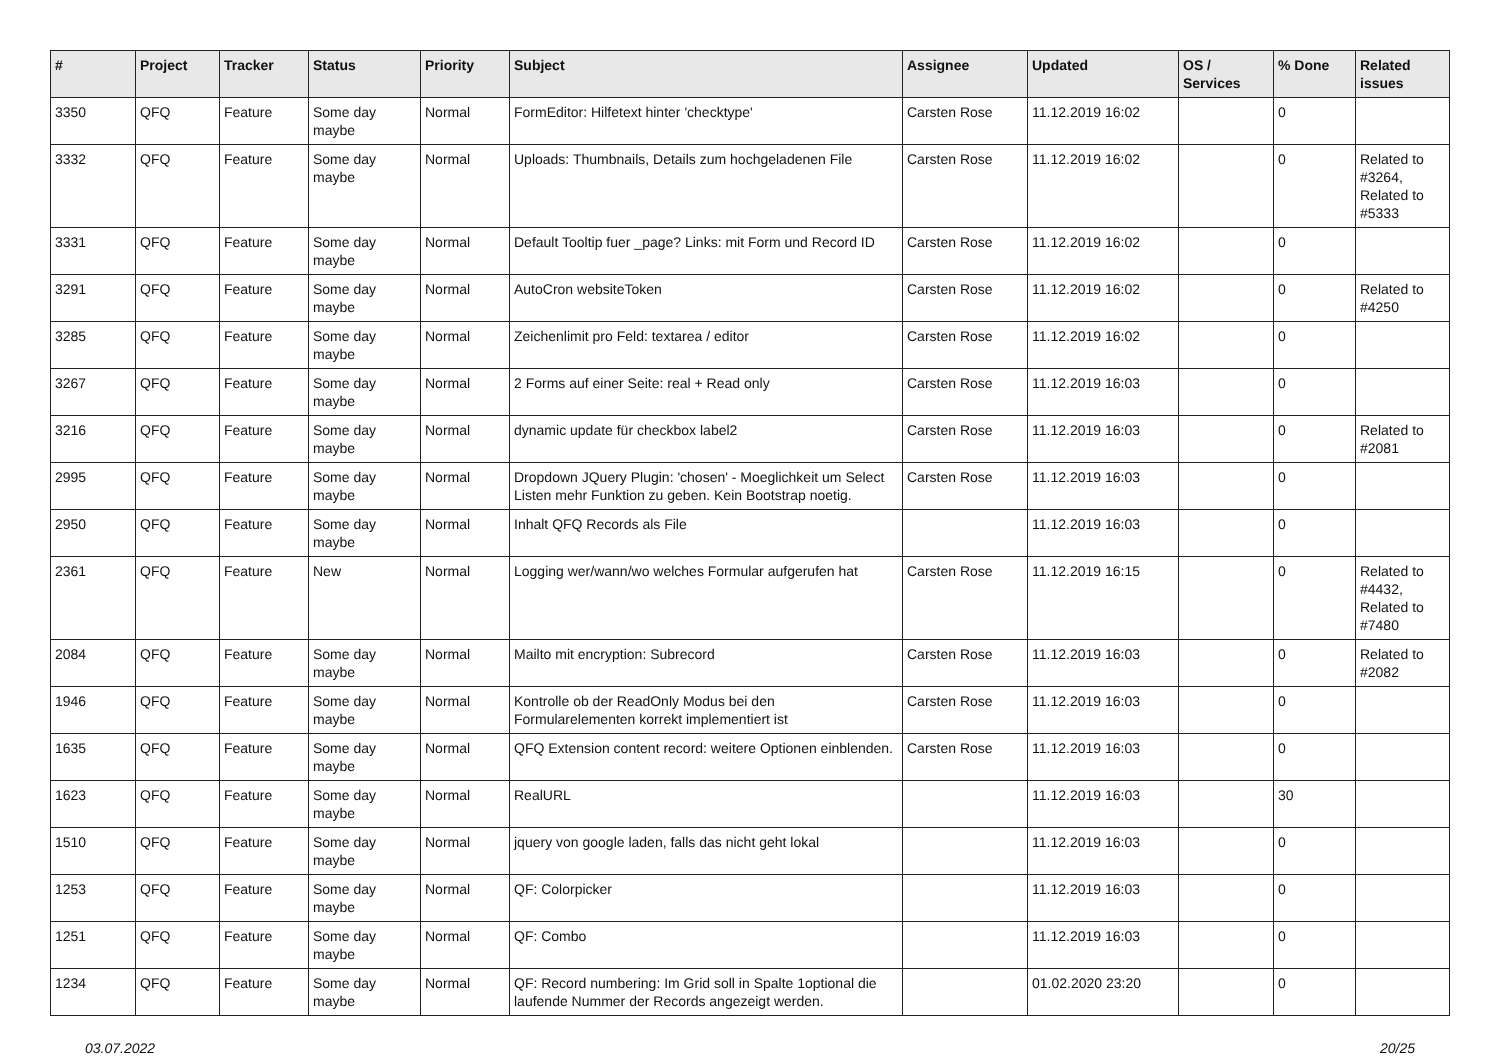| # | Project | Tracker | Status | Priority | Subject | Assignee | Updated | OS / Services | % Done | Related issues |
| --- | --- | --- | --- | --- | --- | --- | --- | --- | --- | --- |
| 3350 | QFQ | Feature | Some day maybe | Normal | FormEditor: Hilfetext hinter 'checktype' | Carsten Rose | 11.12.2019 16:02 | | 0 | |
| 3332 | QFQ | Feature | Some day maybe | Normal | Uploads: Thumbnails, Details zum hochgeladenen File | Carsten Rose | 11.12.2019 16:02 | | 0 | Related to #3264, Related to #5333 |
| 3331 | QFQ | Feature | Some day maybe | Normal | Default Tooltip fuer _page? Links: mit Form und Record ID | Carsten Rose | 11.12.2019 16:02 | | 0 | |
| 3291 | QFQ | Feature | Some day maybe | Normal | AutoCron websiteToken | Carsten Rose | 11.12.2019 16:02 | | 0 | Related to #4250 |
| 3285 | QFQ | Feature | Some day maybe | Normal | Zeichenlimit pro Feld: textarea / editor | Carsten Rose | 11.12.2019 16:02 | | 0 | |
| 3267 | QFQ | Feature | Some day maybe | Normal | 2 Forms auf einer Seite: real + Read only | Carsten Rose | 11.12.2019 16:03 | | 0 | |
| 3216 | QFQ | Feature | Some day maybe | Normal | dynamic update für checkbox label2 | Carsten Rose | 11.12.2019 16:03 | | 0 | Related to #2081 |
| 2995 | QFQ | Feature | Some day maybe | Normal | Dropdown JQuery Plugin: 'chosen' - Moeglichkeit um Select Listen mehr Funktion zu geben. Kein Bootstrap noetig. | Carsten Rose | 11.12.2019 16:03 | | 0 | |
| 2950 | QFQ | Feature | Some day maybe | Normal | Inhalt QFQ Records als File | | 11.12.2019 16:03 | | 0 | |
| 2361 | QFQ | Feature | New | Normal | Logging wer/wann/wo welches Formular aufgerufen hat | Carsten Rose | 11.12.2019 16:15 | | 0 | Related to #4432, Related to #7480 |
| 2084 | QFQ | Feature | Some day maybe | Normal | Mailto mit encryption: Subrecord | Carsten Rose | 11.12.2019 16:03 | | 0 | Related to #2082 |
| 1946 | QFQ | Feature | Some day maybe | Normal | Kontrolle ob der ReadOnly Modus bei den Formularelementen korrekt implementiert ist | Carsten Rose | 11.12.2019 16:03 | | 0 | |
| 1635 | QFQ | Feature | Some day maybe | Normal | QFQ Extension content record: weitere Optionen einblenden. | Carsten Rose | 11.12.2019 16:03 | | 0 | |
| 1623 | QFQ | Feature | Some day maybe | Normal | RealURL | | 11.12.2019 16:03 | | 30 | |
| 1510 | QFQ | Feature | Some day maybe | Normal | jquery von google laden, falls das nicht geht lokal | | 11.12.2019 16:03 | | 0 | |
| 1253 | QFQ | Feature | Some day maybe | Normal | QF: Colorpicker | | 11.12.2019 16:03 | | 0 | |
| 1251 | QFQ | Feature | Some day maybe | Normal | QF: Combo | | 11.12.2019 16:03 | | 0 | |
| 1234 | QFQ | Feature | Some day maybe | Normal | QF: Record numbering: Im Grid soll in Spalte 1optional die laufende Nummer der Records angezeigt werden. | | 01.02.2020 23:20 | | 0 | |
03.07.2022 20/25